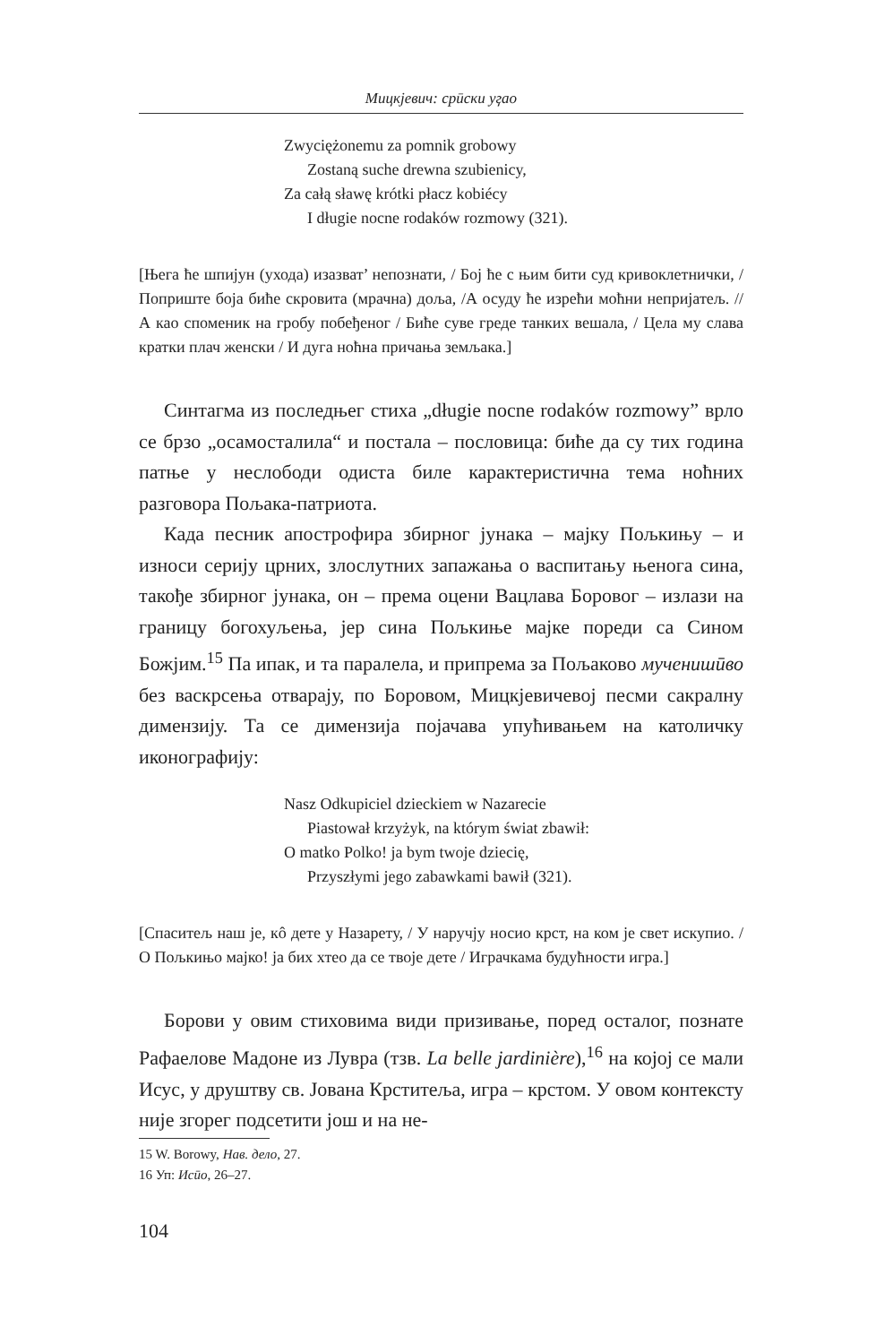Мицкјевич: срӣски уӷао
Zwyciężonemu za pomnik grobowy
Zostaną suche drewna szubienicy,
Za całą sławę krótki płacz kobiécy
I długie nocne rodaków rozmowy (321).
[Њега ће шпијун (ухода) изазват’ непознати, / Бој ће с њим бити суд кривоклетнички, / Поприште боја биће скровита (мрачна) доља, /А осуду ће изрећи моћни непријатељ. // А као споменик на гробу побеђеног / Биће суве греде танких вешала, / Цела му слава кратки плач женски / И дуга ноћна причања земљака.]
Синтагма из последњег стиха „długie nocne rodaków rozmowy” врло се брзо „осамосталила“ и постала – пословица: биће да су тих година патње у неслободи одиста биле карактеристична тема ноћних разговора Пољака-патриота.
Када песник апострофира збирног јунака – мајку Пољкињу – и износи серију црних, злослутних запажања о васпитању њенога сина, такође збирног јунака, он – према оцени Вацлава Боровог – излази на границу богохуљења, јер сина Пољкиње мајке пореди са Сином Божјим.<sup>15</sup> Па ипак, и та паралела, и припрема за Пољаково мученишӣво без васкрсења отварају, по Боровом, Мицкјевичевој песми сакралну димензију. Та се димензија појачава упућивањем на католичку иконографију:
Nasz Odkupiciel dzieckiem w Nazarecie
Piastował krzyżyk, na którym świat zbawił:
O matko Polko! ja bym twoje dziecię,
Przyszłymi jego zabawkami bawił (321).
[Спаситељ наш је, кô дете у Назарету, / У наручју носио крст, на ком је свет искупио. / О Пољкињо мајко! ја бих хтео да се твоје дете / Играчкама будућности игра.]
Борови у овим стиховима види призивање, поред осталог, познате Рафаелове Мадоне из Лувра (тзв. La belle jardinière),<sup>16</sup> на којој се мали Исус, у друштву св. Јована Крститеља, игра – крстом. У овом контексту није згорег подсетити још и на не-
15 W. Borowy, Нав. дело, 27.
16 Уп: Исӣо, 26–27.
104